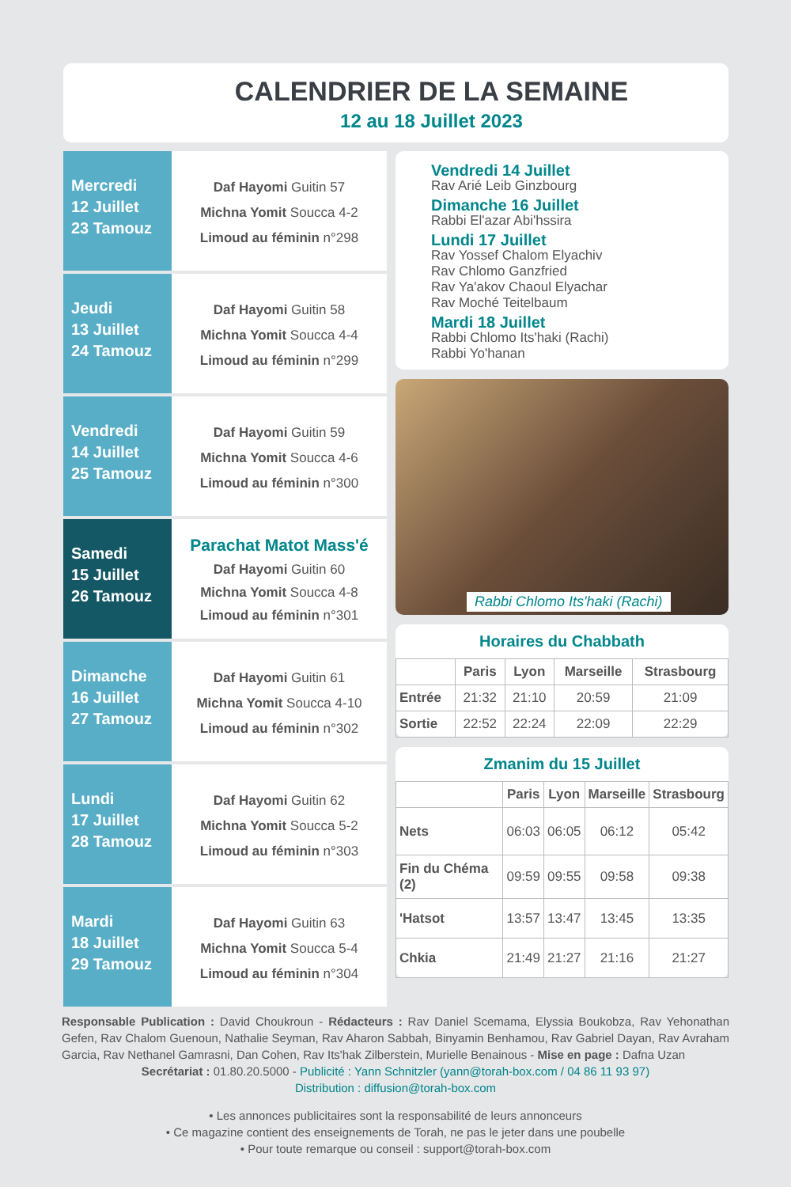CALENDRIER DE LA SEMAINE
12 au 18 Juillet 2023
Mercredi
12 Juillet
23 Tamouz
Daf Hayomi Guitin 57
Michna Yomit Soucca 4-2
Limoud au féminin n°298
Jeudi
13 Juillet
24 Tamouz
Daf Hayomi Guitin 58
Michna Yomit Soucca 4-4
Limoud au féminin n°299
Vendredi
14 Juillet
25 Tamouz
Daf Hayomi Guitin 59
Michna Yomit Soucca 4-6
Limoud au féminin n°300
Samedi
15 Juillet
26 Tamouz
Parachat Matot Mass'é
Daf Hayomi Guitin 60
Michna Yomit Soucca 4-8
Limoud au féminin n°301
Dimanche
16 Juillet
27 Tamouz
Daf Hayomi Guitin 61
Michna Yomit Soucca 4-10
Limoud au féminin n°302
Lundi
17 Juillet
28 Tamouz
Daf Hayomi Guitin 62
Michna Yomit Soucca 5-2
Limoud au féminin n°303
Mardi
18 Juillet
29 Tamouz
Daf Hayomi Guitin 63
Michna Yomit Soucca 5-4
Limoud au féminin n°304
Vendredi 14 Juillet
Rav Arié Leib Ginzbourg
Dimanche 16 Juillet
Rabbi El'azar Abi'hssira
Lundi 17 Juillet
Rav Yossef Chalom Elyachiv
Rav Chlomo Ganzfried
Rav Ya'akov Chaoul Elyachar
Rav Moché Teitelbaum
Mardi 18 Juillet
Rabbi Chlomo Its'haki (Rachi)
Rabbi Yo'hanan
Rabbi Chlomo Its'haki (Rachi)
Horaires du Chabbath
| | Paris | Lyon | Marseille | Strasbourg |
| --- | --- | --- | --- | --- |
| Entrée | 21:32 | 21:10 | 20:59 | 21:09 |
| Sortie | 22:52 | 22:24 | 22:09 | 22:29 |
Zmanim du 15 Juillet
| | Paris | Lyon | Marseille | Strasbourg |
| --- | --- | --- | --- | --- |
| Nets | 06:03 | 06:05 | 06:12 | 05:42 |
| Fin du Chéma (2) | 09:59 | 09:55 | 09:58 | 09:38 |
| 'Hatsot | 13:57 | 13:47 | 13:45 | 13:35 |
| Chkia | 21:49 | 21:27 | 21:16 | 21:27 |
Responsable Publication : David Choukroun - Rédacteurs : Rav Daniel Scemama, Elyssia Boukobza, Rav Yehonathan Gefen, Rav Chalom Guenoun, Nathalie Seyman, Rav Aharon Sabbah, Binyamin Benhamou, Rav Gabriel Dayan, Rav Avraham Garcia, Rav Nethanel Gamrasni, Dan Cohen, Rav Its'hak Zilberstein, Murielle Benainous - Mise en page : Dafna Uzan
Secrétariat : 01.80.20.5000 - Publicité : Yann Schnitzler (yann@torah-box.com / 04 86 11 93 97)
Distribution : diffusion@torah-box.com
• Les annonces publicitaires sont la responsabilité de leurs annonceurs
• Ce magazine contient des enseignements de Torah, ne pas le jeter dans une poubelle
• Pour toute remarque ou conseil : support@torah-box.com